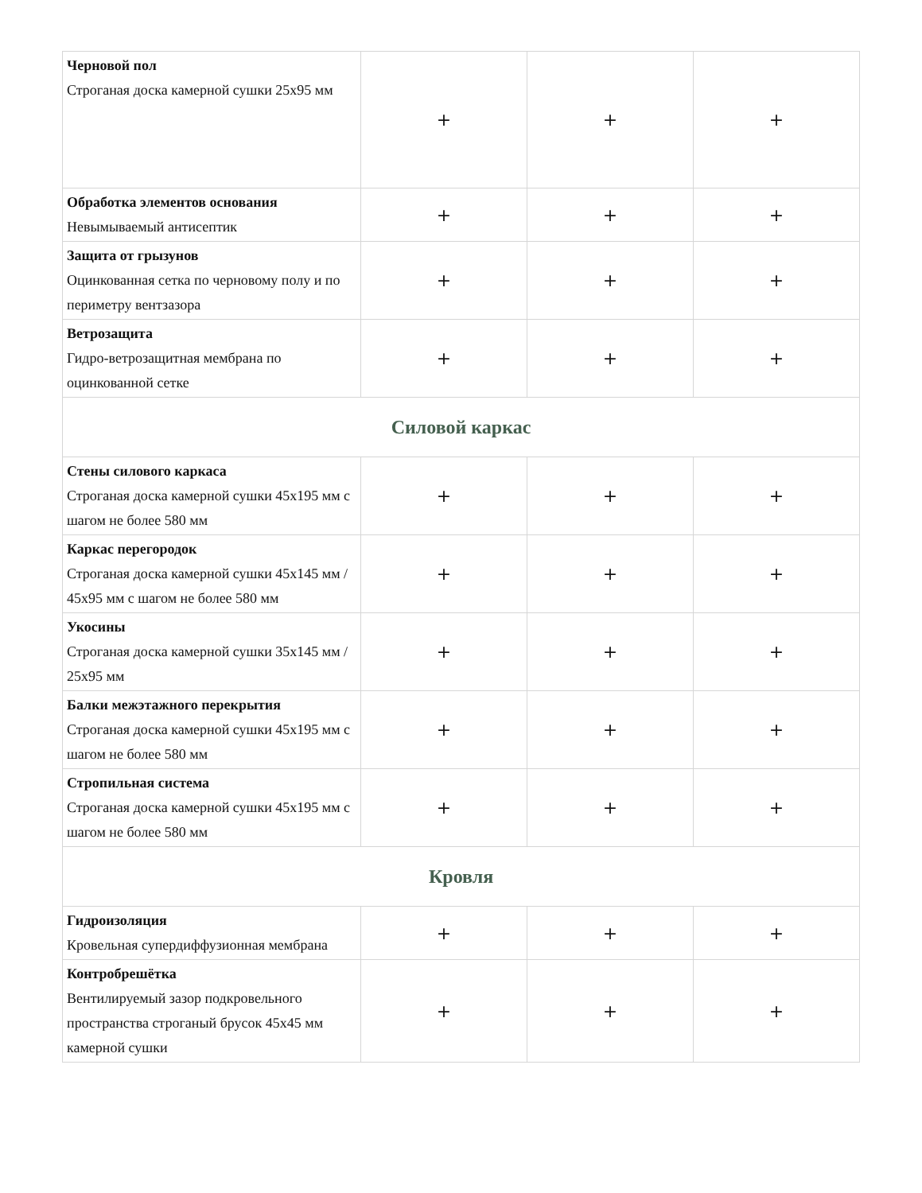| Черновой пол Строганая доска камерной сушки 25х95 мм | + | + | + |
| Обработка элементов основания Невымываемый антисептик | + | + | + |
| Защита от грызунов Оцинкованная сетка по черновому полу и по периметру вентзазора | + | + | + |
| Ветрозащита Гидро-ветрозащитная мембрана по оцинкованной сетке | + | + | + |
| Силовой каркас | | | |
| Стены силового каркаса Строганая доска камерной сушки 45х195 мм с шагом не более 580 мм | + | + | + |
| Каркас перегородок Строганая доска камерной сушки 45х145 мм / 45х95 мм с шагом не более 580 мм | + | + | + |
| Укосины Строганая доска камерной сушки 35х145 мм / 25х95 мм | + | + | + |
| Балки межэтажного перекрытия Строганая доска камерной сушки 45х195 мм с шагом не более 580 мм | + | + | + |
| Стропильная система Строганая доска камерной сушки 45х195 мм с шагом не более 580 мм | + | + | + |
| Кровля | | | |
| Гидроизоляция Кровельная супердиффузионная мембрана | + | + | + |
| Контробрешётка Вентилируемый зазор подкровельного пространства строганый брусок 45х45 мм камерной сушки | + | + | + |